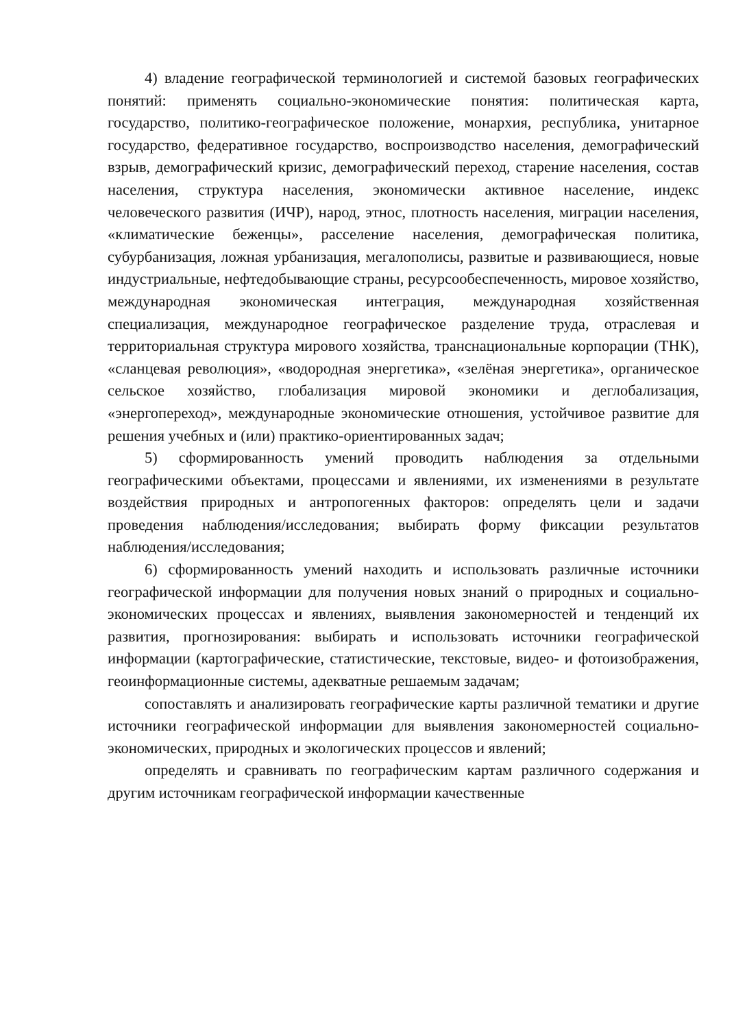4) владение географической терминологией и системой базовых географических понятий: применять социально-экономические понятия: политическая карта, государство, политико-географическое положение, монархия, республика, унитарное государство, федеративное государство, воспроизводство населения, демографический взрыв, демографический кризис, демографический переход, старение населения, состав населения, структура населения, экономически активное население, индекс человеческого развития (ИЧР), народ, этнос, плотность населения, миграции населения, «климатические беженцы», расселение населения, демографическая политика, субурбанизация, ложная урбанизация, мегалополисы, развитые и развивающиеся, новые индустриальные, нефтедобывающие страны, ресурсообеспеченность, мировое хозяйство, международная экономическая интеграция, международная хозяйственная специализация, международное географическое разделение труда, отраслевая и территориальная структура мирового хозяйства, транснациональные корпорации (ТНК), «сланцевая революция», «водородная энергетика», «зелёная энергетика», органическое сельское хозяйство, глобализация мировой экономики и деглобализация, «энергопереход», международные экономические отношения, устойчивое развитие для решения учебных и (или) практико-ориентированных задач;
5) сформированность умений проводить наблюдения за отдельными географическими объектами, процессами и явлениями, их изменениями в результате воздействия природных и антропогенных факторов: определять цели и задачи проведения наблюдения/исследования; выбирать форму фиксации результатов наблюдения/исследования;
6) сформированность умений находить и использовать различные источники географической информации для получения новых знаний о природных и социально-экономических процессах и явлениях, выявления закономерностей и тенденций их развития, прогнозирования: выбирать и использовать источники географической информации (картографические, статистические, текстовые, видео- и фотоизображения, геоинформационные системы, адекватные решаемым задачам;
сопоставлять и анализировать географические карты различной тематики и другие источники географической информации для выявления закономерностей социально-экономических, природных и экологических процессов и явлений;
определять и сравнивать по географическим картам различного содержания и другим источникам географической информации качественные